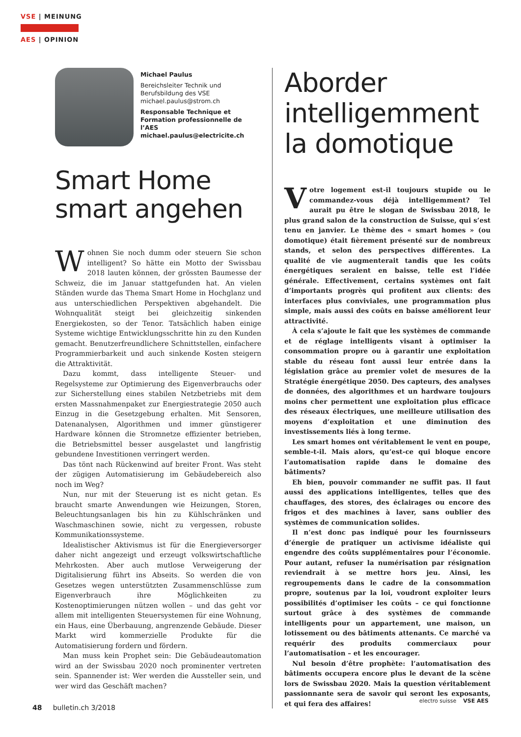VSE | MEINUNG
AES | OPINION
Michael Paulus
Bereichsleiter Technik und Berufsbildung des VSE
michael.paulus@strom.ch
Responsable Technique et Formation professionnelle de l’AES
michael.paulus@electricite.ch
Smart Home smart angehen
Wohnen Sie noch dumm oder steuern Sie schon intelligent? So hätte ein Motto der Swissbau 2018 lauten können, der grössten Baumesse der Schweiz, die im Januar stattgefunden hat. An vielen Ständen wurde das Thema Smart Home in Hochglanz und aus unterschiedlichen Perspektiven abgehandelt. Die Wohnqualität steigt bei gleichzeitig sinkenden Energiekosten, so der Tenor. Tatsächlich haben einige Systeme wichtige Entwicklungsschritte hin zu den Kunden gemacht. Benutzerfreundlichere Schnittstellen, einfachere Programmierbarkeit und auch sinkende Kosten steigern die Attraktivität.
Dazu kommt, dass intelligente Steuer- und Regelsysteme zur Optimierung des Eigenverbrauchs oder zur Sicherstellung eines stabilen Netzbetriebs mit dem ersten Massnahmenpaket zur Energiestrategie 2050 auch Einzug in die Gesetzgebung erhalten. Mit Sensoren, Datenanalysen, Algorithmen und immer günstigerer Hardware können die Stromnetze effizienter betrieben, die Betriebsmittel besser ausgelastet und langfristig gebundene Investitionen verringert werden.
Das tönt nach Rückenwind auf breiter Front. Was steht der zügigen Automatisierung im Gebäudebereich also noch im Weg?
Nun, nur mit der Steuerung ist es nicht getan. Es braucht smarte Anwendungen wie Heizungen, Storen, Beleuchtungsanlagen bis hin zu Kühlschränken und Waschmaschinen sowie, nicht zu vergessen, robuste Kommunikationssysteme.
Idealistischer Aktivismus ist für die Energieversorger daher nicht angezeigt und erzeugt volkswirtschaftliche Mehrkosten. Aber auch mutlose Verweigerung der Digitalisierung führt ins Abseits. So werden die von Gesetzes wegen unterstützten Zusammenschlüsse zum Eigenverbrauch ihre Möglichkeiten zu Kostenoptimierungen nützen wollen – und das geht vor allem mit intelligenten Steuersystemen für eine Wohnung, ein Haus, eine Überbauung, angrenzende Gebäude. Dieser Markt wird kommerzielle Produkte für die Automatisierung fordern und fördern.
Man muss kein Prophet sein: Die Gebäudeautomation wird an der Swissbau 2020 noch prominenter vertreten sein. Spannender ist: Wer werden die Aussteller sein, und wer wird das Geschäft machen?
Aborder intelligemment la domotique
Votre logement est-il toujours stupide ou le commandez-vous déjà intelligemment? Tel aurait pu être le slogan de Swissbau 2018, le plus grand salon de la construction de Suisse, qui s’est tenu en janvier. Le thème des « smart homes » (ou domotique) était fièrement présenté sur de nombreux stands, et selon des perspectives différentes. La qualité de vie augmenterait tandis que les coûts énergétiques seraient en baisse, telle est l’idée générale. Effectivement, certains systèmes ont fait d’importants progrès qui profitent aux clients: des interfaces plus conviviales, une programmation plus simple, mais aussi des coûts en baisse améliorent leur attractivité.
À cela s’ajoute le fait que les systèmes de commande et de réglage intelligents visant à optimiser la consommation propre ou à garantir une exploitation stable du réseau font aussi leur entrée dans la législation grâce au premier volet de mesures de la Stratégie énergétique 2050. Des capteurs, des analyses de données, des algorithmes et un hardware toujours moins cher permettent une exploitation plus efficace des réseaux électriques, une meilleure utilisation des moyens d’exploitation et une diminution des investissements liés à long terme.
Les smart homes ont véritablement le vent en poupe, semble-t-il. Mais alors, qu’est-ce qui bloque encore l’automatisation rapide dans le domaine des bâtiments?
Eh bien, pouvoir commander ne suffit pas. Il faut aussi des applications intelligentes, telles que des chauffages, des stores, des éclairages ou encore des frigos et des machines à laver, sans oublier des systèmes de communication solides.
Il n’est donc pas indiqué pour les fournisseurs d’énergie de pratiquer un activisme idéaliste qui engendre des coûts supplémentaires pour l’économie. Pour autant, refuser la numérisation par résignation reviendrait à se mettre hors jeu. Ainsi, les regroupements dans le cadre de la consommation propre, soutenus par la loi, voudront exploiter leurs possibilités d’optimiser les coûts – ce qui fonctionne surtout grâce à des systèmes de commande intelligents pour un appartement, une maison, un lotissement ou des bâtiments attenants. Ce marché va requérir des produits commerciaux pour l’automatisation – et les encourager.
Nul besoin d’être prophète: l’automatisation des bâtiments occupera encore plus le devant de la scène lors de Swissbau 2020. Mais la question véritablement passionnante sera de savoir qui seront les exposants, et qui fera des affaires!
48 bulletin.ch 3/2018
electro suisse VSE AES